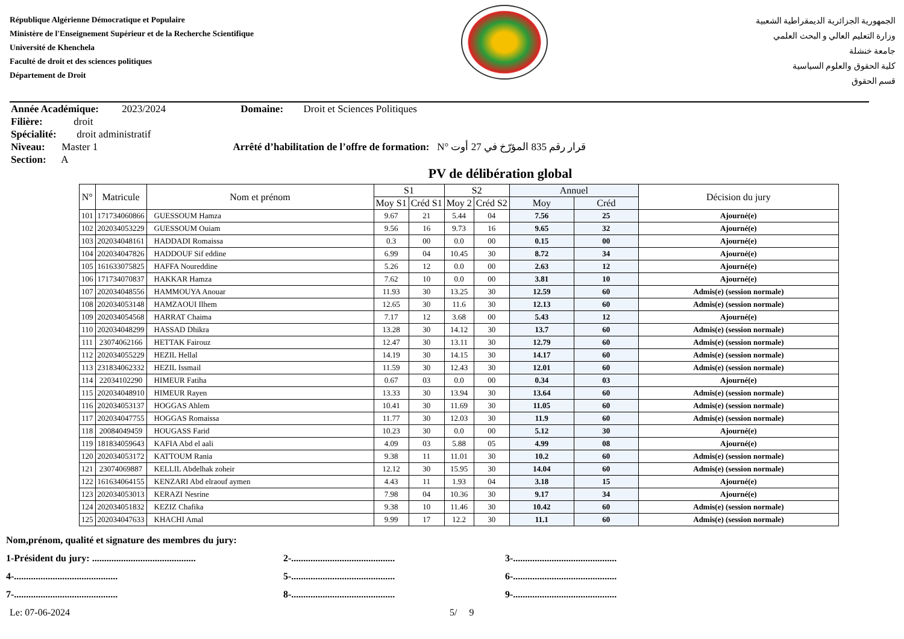République Algérienne Démocratique et Populaire
Ministère de l'Enseignement Supérieur et de la Recherche Scientifique
Université de Khenchela
Faculté de droit et des sciences politiques
Département de Droit
الجمهورية الجزائرية الديمقراطية الشعبية
وزارة التعليم العالي و البحث العلمي
جامعة خنشلة
كلية الحقوق والعلوم السياسية
قسم الحقوق
Année Académique: 2023/2024 Domaine: Droit et Sciences Politiques
Filière: droit
Spécialité: droit administratif
Niveau: Master 1 Arrêté d’habilitation de l’offre de formation: N° قرار رقم 835 المؤرّخ في 27 أوت
Section: A
PV de délibération global
| N° | Matricule | Nom et prénom | S1 | | S2 | | Annuel | | Décision du jury |
| --- | --- | --- | --- | --- | --- | --- | --- | --- | --- |
| | | | Moy S1 | Créd S1 | Moy 2 | Créd S2 | Moy | Créd | |
| 101 | 171734060866 | GUESSOUM Hamza | 9.67 | 21 | 5.44 | 04 | 7.56 | 25 | Ajourné(e) |
| 102 | 202034053229 | GUESSOUM Ouiam | 9.56 | 16 | 9.73 | 16 | 9.65 | 32 | Ajourné(e) |
| 103 | 202034048161 | HADDADI Romaissa | 0.3 | 00 | 0.0 | 00 | 0.15 | 00 | Ajourné(e) |
| 104 | 202034047826 | HADDOUF Sif eddine | 6.99 | 04 | 10.45 | 30 | 8.72 | 34 | Ajourné(e) |
| 105 | 161633075825 | HAFFA Noureddine | 5.26 | 12 | 0.0 | 00 | 2.63 | 12 | Ajourné(e) |
| 106 | 171734070837 | HAKKAR Hamza | 7.62 | 10 | 0.0 | 00 | 3.81 | 10 | Ajourné(e) |
| 107 | 202034048556 | HAMMOUYA Anouar | 11.93 | 30 | 13.25 | 30 | 12.59 | 60 | Admis(e) (session normale) |
| 108 | 202034053148 | HAMZAOUI Ilhem | 12.65 | 30 | 11.6 | 30 | 12.13 | 60 | Admis(e) (session normale) |
| 109 | 202034054568 | HARRAT Chaima | 7.17 | 12 | 3.68 | 00 | 5.43 | 12 | Ajourné(e) |
| 110 | 202034048299 | HASSAD Dhikra | 13.28 | 30 | 14.12 | 30 | 13.7 | 60 | Admis(e) (session normale) |
| 111 | 23074062166 | HETTAK Fairouz | 12.47 | 30 | 13.11 | 30 | 12.79 | 60 | Admis(e) (session normale) |
| 112 | 202034055229 | HEZIL Hellal | 14.19 | 30 | 14.15 | 30 | 14.17 | 60 | Admis(e) (session normale) |
| 113 | 231834062332 | HEZIL Issmail | 11.59 | 30 | 12.43 | 30 | 12.01 | 60 | Admis(e) (session normale) |
| 114 | 22034102290 | HIMEUR Fatiha | 0.67 | 03 | 0.0 | 00 | 0.34 | 03 | Ajourné(e) |
| 115 | 202034048910 | HIMEUR Rayen | 13.33 | 30 | 13.94 | 30 | 13.64 | 60 | Admis(e) (session normale) |
| 116 | 202034053137 | HOGGAS Ahlem | 10.41 | 30 | 11.69 | 30 | 11.05 | 60 | Admis(e) (session normale) |
| 117 | 202034047755 | HOGGAS Romaissa | 11.77 | 30 | 12.03 | 30 | 11.9 | 60 | Admis(e) (session normale) |
| 118 | 20084049459 | HOUGASS Farid | 10.23 | 30 | 0.0 | 00 | 5.12 | 30 | Ajourné(e) |
| 119 | 181834059643 | KAFIA Abd el aali | 4.09 | 03 | 5.88 | 05 | 4.99 | 08 | Ajourné(e) |
| 120 | 202034053172 | KATTOUM Rania | 9.38 | 11 | 11.01 | 30 | 10.2 | 60 | Admis(e) (session normale) |
| 121 | 23074069887 | KELLIL Abdelhak zoheir | 12.12 | 30 | 15.95 | 30 | 14.04 | 60 | Admis(e) (session normale) |
| 122 | 161634064155 | KENZARI Abd elraouf aymen | 4.43 | 11 | 1.93 | 04 | 3.18 | 15 | Ajourné(e) |
| 123 | 202034053013 | KERAZI Nesrine | 7.98 | 04 | 10.36 | 30 | 9.17 | 34 | Ajourné(e) |
| 124 | 202034051832 | KEZIZ Chafika | 9.38 | 10 | 11.46 | 30 | 10.42 | 60 | Admis(e) (session normale) |
| 125 | 202034047633 | KHACHI Amal | 9.99 | 17 | 12.2 | 30 | 11.1 | 60 | Admis(e) (session normale) |
Nom,prénom, qualité et signature des membres du jury:
1-Président du jury: ........................................... 2-........................................... 3-...........................................
4-........................................... 5-........................................... 6-...........................................
7-........................................... 8-........................................... 9-...........................................
Le: 07-06-2024 5/ 9